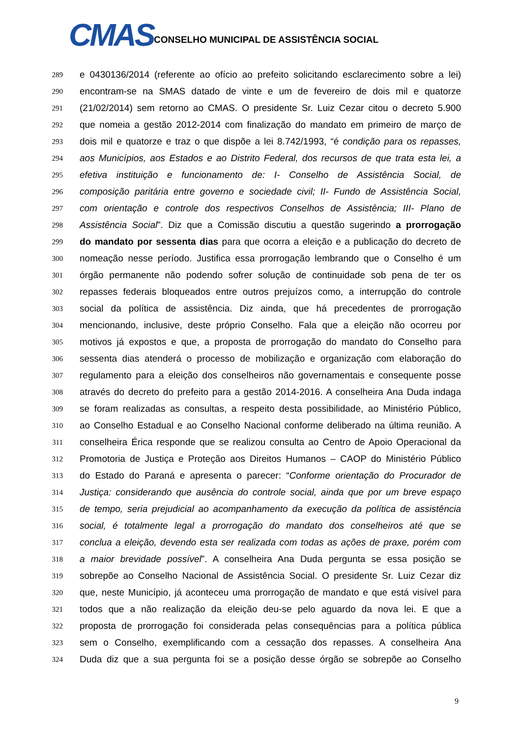CMAS
CONSELHO MUNICIPAL DE ASSISTÊNCIA SOCIAL
289 e 0430136/2014 (referente ao ofício ao prefeito solicitando esclarecimento sobre a lei)
290 encontram-se na SMAS datado de vinte e um de fevereiro de dois mil e quatorze
291 (21/02/2014) sem retorno ao CMAS. O presidente Sr. Luiz Cezar citou o decreto 5.900
292 que nomeia a gestão 2012-2014 com finalização do mandato em primeiro de março de
293 dois mil e quatorze e traz o que dispõe a lei 8.742/1993, “é condição para os repasses,
294 aos Municípios, aos Estados e ao Distrito Federal, dos recursos de que trata esta lei, a
295 efetiva instituição e funcionamento de: I- Conselho de Assistência Social, de
296 composição paritária entre governo e sociedade civil; II- Fundo de Assistência Social,
297 com orientação e controle dos respectivos Conselhos de Assistência; III- Plano de
298 Assistência Social”. Diz que a Comissão discutiu a questão sugerindo a prorrogação
299 do mandato por sessenta dias para que ocorra a eleição e a publicação do decreto de
300 nomeação nesse período. Justifica essa prorrogação lembrando que o Conselho é um
301 órgão permanente não podendo sofrer solução de continuidade sob pena de ter os
302 repasses federais bloqueados entre outros prejuízos como, a interrupção do controle
303 social da política de assistência. Diz ainda, que há precedentes de prorrogação
304 mencionando, inclusive, deste próprio Conselho. Fala que a eleição não ocorreu por
305 motivos já expostos e que, a proposta de prorrogação do mandato do Conselho para
306 sessenta dias atenderá o processo de mobilização e organização com elaboração do
307 regulamento para a eleição dos conselheiros não governamentais e consequente posse
308 através do decreto do prefeito para a gestão 2014-2016. A conselheira Ana Duda indaga
309 se foram realizadas as consultas, a respeito desta possibilidade, ao Ministério Público,
310 ao Conselho Estadual e ao Conselho Nacional conforme deliberado na última reunião. A
311 conselheira Érica responde que se realizou consulta ao Centro de Apoio Operacional da
312 Promotoria de Justiça e Proteção aos Direitos Humanos – CAOP do Ministério Público
313 do Estado do Paraná e apresenta o parecer: “Conforme orientação do Procurador de
314 Justiça: considerando que ausência do controle social, ainda que por um breve espaço
315 de tempo, seria prejudicial ao acompanhamento da execução da política de assistência
316 social, é totalmente legal a prorrogação do mandato dos conselheiros até que se
317 conclua a eleição, devendo esta ser realizada com todas as ações de praxe, porém com
318 a maior brevidade possível”. A conselheira Ana Duda pergunta se essa posição se
319 sobrepõe ao Conselho Nacional de Assistência Social. O presidente Sr. Luiz Cezar diz
320 que, neste Município, já aconteceu uma prorrogação de mandato e que está visível para
321 todos que a não realização da eleição deu-se pelo aguardo da nova lei. E que a
322 proposta de prorrogação foi considerada pelas consequências para a política pública
323 sem o Conselho, exemplificando com a cessação dos repasses. A conselheira Ana
324 Duda diz que a sua pergunta foi se a posição desse órgão se sobrepõe ao Conselho
9